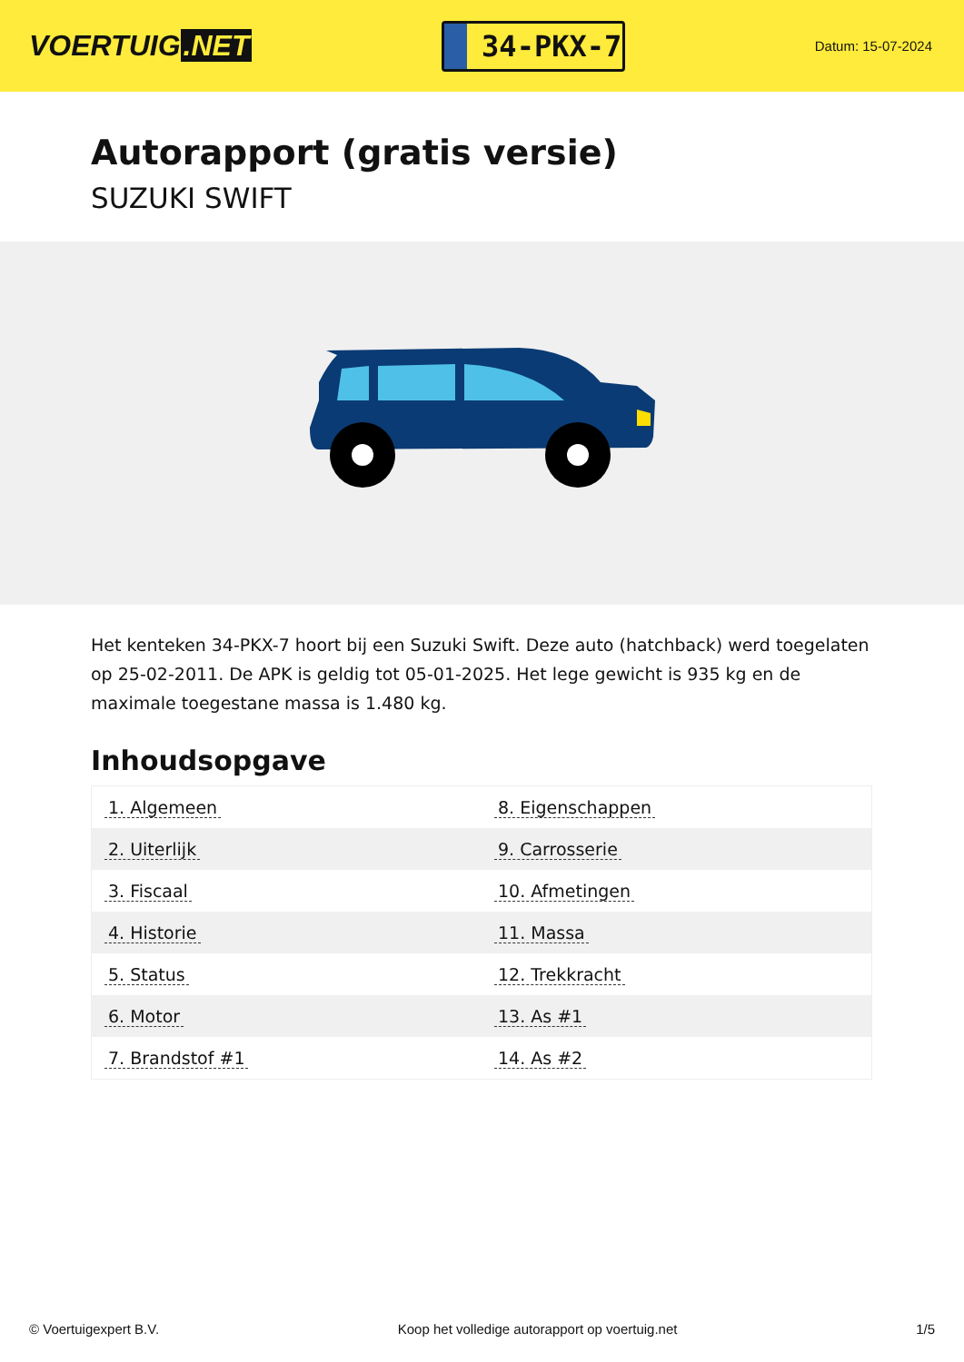VOERTUIG.NET
34-PKX-7
Datum: 15-07-2024
Autorapport (gratis versie)
SUZUKI SWIFT
Het kenteken 34-PKX-7 hoort bij een Suzuki Swift. Deze auto (hatchback) werd toegelaten op 25-02-2011. De APK is geldig tot 05-01-2025. Het lege gewicht is 935 kg en de maximale toegestane massa is 1.480 kg.
Inhoudsopgave
| 1. Algemeen | 8. Eigenschappen |
| 2. Uiterlijk | 9. Carrosserie |
| 3. Fiscaal | 10. Afmetingen |
| 4. Historie | 11. Massa |
| 5. Status | 12. Trekkracht |
| 6. Motor | 13. As #1 |
| 7. Brandstof #1 | 14. As #2 |
© Voertuigexpert B.V. Koop het volledige autorapport op voertuig.net 1/5